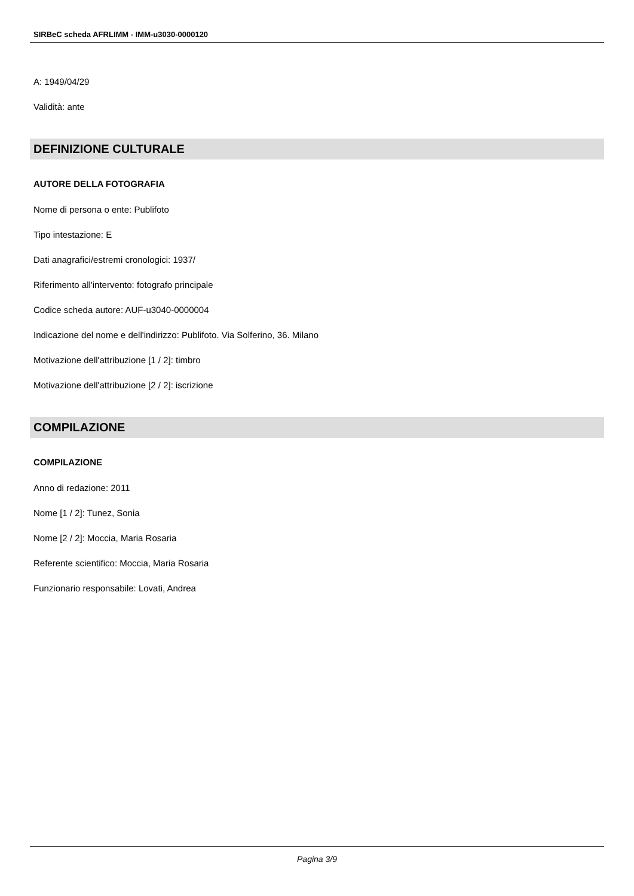SIRBeC scheda AFRLIMM - IMM-u3030-0000120
A: 1949/04/29
Validità: ante
DEFINIZIONE CULTURALE
AUTORE DELLA FOTOGRAFIA
Nome di persona o ente: Publifoto
Tipo intestazione: E
Dati anagrafici/estremi cronologici: 1937/
Riferimento all'intervento: fotografo principale
Codice scheda autore: AUF-u3040-0000004
Indicazione del nome e dell'indirizzo: Publifoto. Via Solferino, 36. Milano
Motivazione dell'attribuzione [1 / 2]: timbro
Motivazione dell'attribuzione [2 / 2]: iscrizione
COMPILAZIONE
COMPILAZIONE
Anno di redazione: 2011
Nome [1 / 2]: Tunez, Sonia
Nome [2 / 2]: Moccia, Maria Rosaria
Referente scientifico: Moccia, Maria Rosaria
Funzionario responsabile: Lovati, Andrea
Pagina 3/9